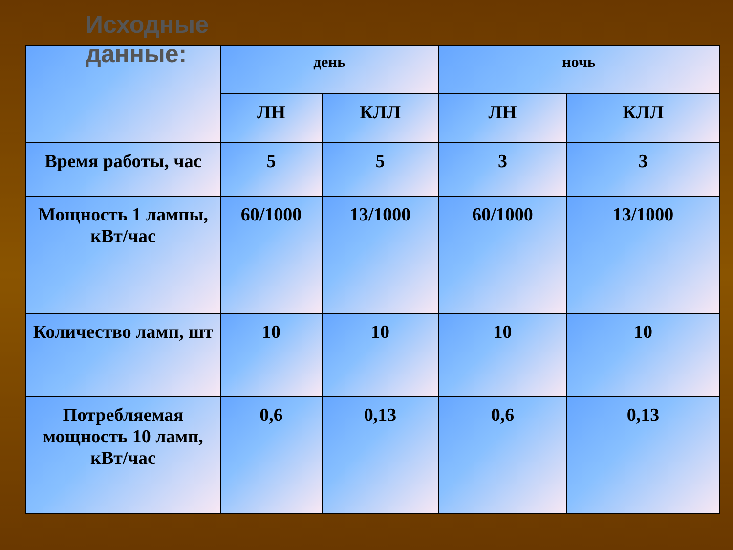Исходные данные:
| | день | | ночь | |
| | ЛН | КЛЛ | ЛН | КЛЛ |
| Время работы, час | 5 | 5 | 3 | 3 |
| Мощность 1 лампы, кВт/час | 60/1000 | 13/1000 | 60/1000 | 13/1000 |
| Количество ламп, шт | 10 | 10 | 10 | 10 |
| Потребляемая мощность 10 ламп, кВт/час | 0,6 | 0,13 | 0,6 | 0,13 |